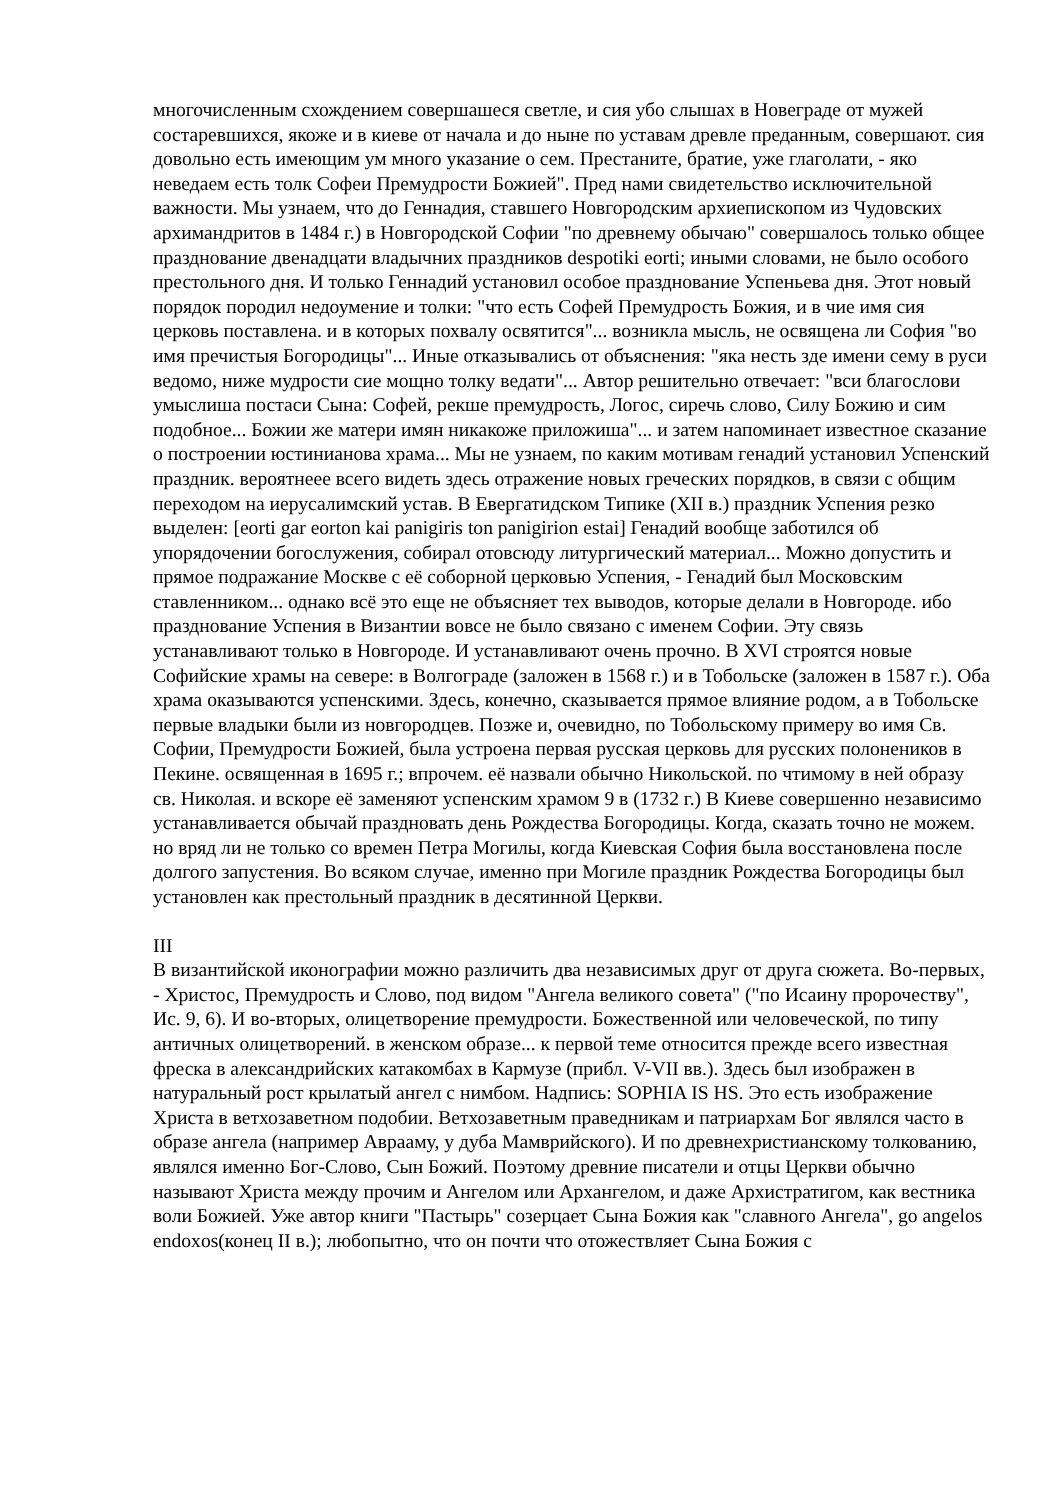многочисленным схождением совершашеся светле, и сия убо слышах в Новеграде от мужей состаревшихся, якоже и в киеве от начала и до ныне по уставам древле преданным, совершают. сия довольно есть имеющим ум много указание о сем. Престаните, братие, уже глаголати, - яко неведаем есть толк Софеи Премудрости Божией". Пред нами свидетельство исключительной важности. Мы узнаем, что до Геннадия, ставшего Новгородским архиепископом из Чудовских архимандритов в 1484 г.) в Новгородской Софии "по древнему обычаю" совершалось только общее празднование двенадцати владычних праздников despotiki eorti; иными словами, не было особого престольного дня. И только Геннадий установил особое празднование Успеньева дня. Этот новый порядок породил недоумение и толки: "что есть Софей Премудрость Божия, и в чие имя сия церковь поставлена. и в которых похвалу освятится"... возникла мысль, не освящена ли София "во имя пречистыя Богородицы"... Иные отказывались от объяснения: "яка несть зде имени сему в руси ведомо, ниже мудрости сие мощно толку ведати"... Автор решительно отвечает: "вси благослови умыслиша постаси Сына: Софей, рекше премудрость, Логос, сиречь слово, Силу Божию и сим подобное... Божии же матери имян никакоже приложиша"... и затем напоминает известное сказание о построении юстинианова храма... Мы не узнаем, по каким мотивам генадий установил Успенский праздник. вероятнеее всего видеть здесь отражение новых греческих порядков, в связи с общим переходом на иерусалимский устав. В Евергатидском Типике (XII в.) праздник Успения резко выделен: [eorti gar eorton kai panigiris ton panigirion estai] Генадий вообще заботился об упорядочении богослужения, собирал отовсюду литургический материал... Можно допустить и прямое подражание Москве с её соборной церковью Успения, - Генадий был Московским ставленником... однако всё это еще не объясняет тех выводов, которые делали в Новгороде. ибо празднование Успения в Византии вовсе не было связано с именем Софии. Эту связь устанавливают только в Новгороде. И устанавливают очень прочно. В XVI строятся новые Софийские храмы на севере: в Волгограде (заложен в 1568 г.) и в Тобольске (заложен в 1587 г.). Оба храма оказываются успенскими. Здесь, конечно, сказывается прямое влияние родом, а в Тобольске первые владыки были из новгородцев. Позже и, очевидно, по Тобольскому примеру во имя Св. Софии, Премудрости Божией, была устроена первая русская церковь для русских полонеников в Пекине. освященная в 1695 г.; впрочем. её назвали обычно Никольской. по чтимому в ней образу св. Николая. и вскоре её заменяют успенским храмом 9 в (1732 г.) В Киеве совершенно независимо устанавливается обычай праздновать день Рождества Богородицы. Когда, сказать точно не можем. но вряд ли не только со времен Петра Могилы, когда Киевская София была восстановлена после долгого запустения. Во всяком случае, именно при Могиле праздник Рождества Богородицы был установлен как престольный праздник в десятинной Церкви.
III
В византийской иконографии можно различить два независимых друг от друга сюжета. Во-первых, - Христос, Премудрость и Слово, под видом "Ангела великого совета" ("по Исаину пророчеству", Ис. 9, 6). И во-вторых, олицетворение премудрости. Божественной или человеческой, по типу античных олицетворений. в женском образе... к первой теме относится прежде всего известная фреска в александрийских катакомбах в Кармузе (прибл. V-VII вв.). Здесь был изображен в натуральный рост крылатый ангел с нимбом. Надпись: SOPHIA IS HS. Это есть изображение Христа в ветхозаветном подобии. Ветхозаветным праведникам и патриархам Бог являлся часто в образе ангела (например Аврааму, у дуба Мамврийского). И по древнехристианскому толкованию, являлся именно Бог-Слово, Сын Божий. Поэтому древние писатели и отцы Церкви обычно называют Христа между прочим и Ангелом или Архангелом, и даже Архистратигом, как вестника воли Божией. Уже автор книги "Пастырь" созерцает Сына Божия как "славного Ангела", go angelos endoxos(конец II в.); любопытно, что он почти что отожествляет Сына Божия с